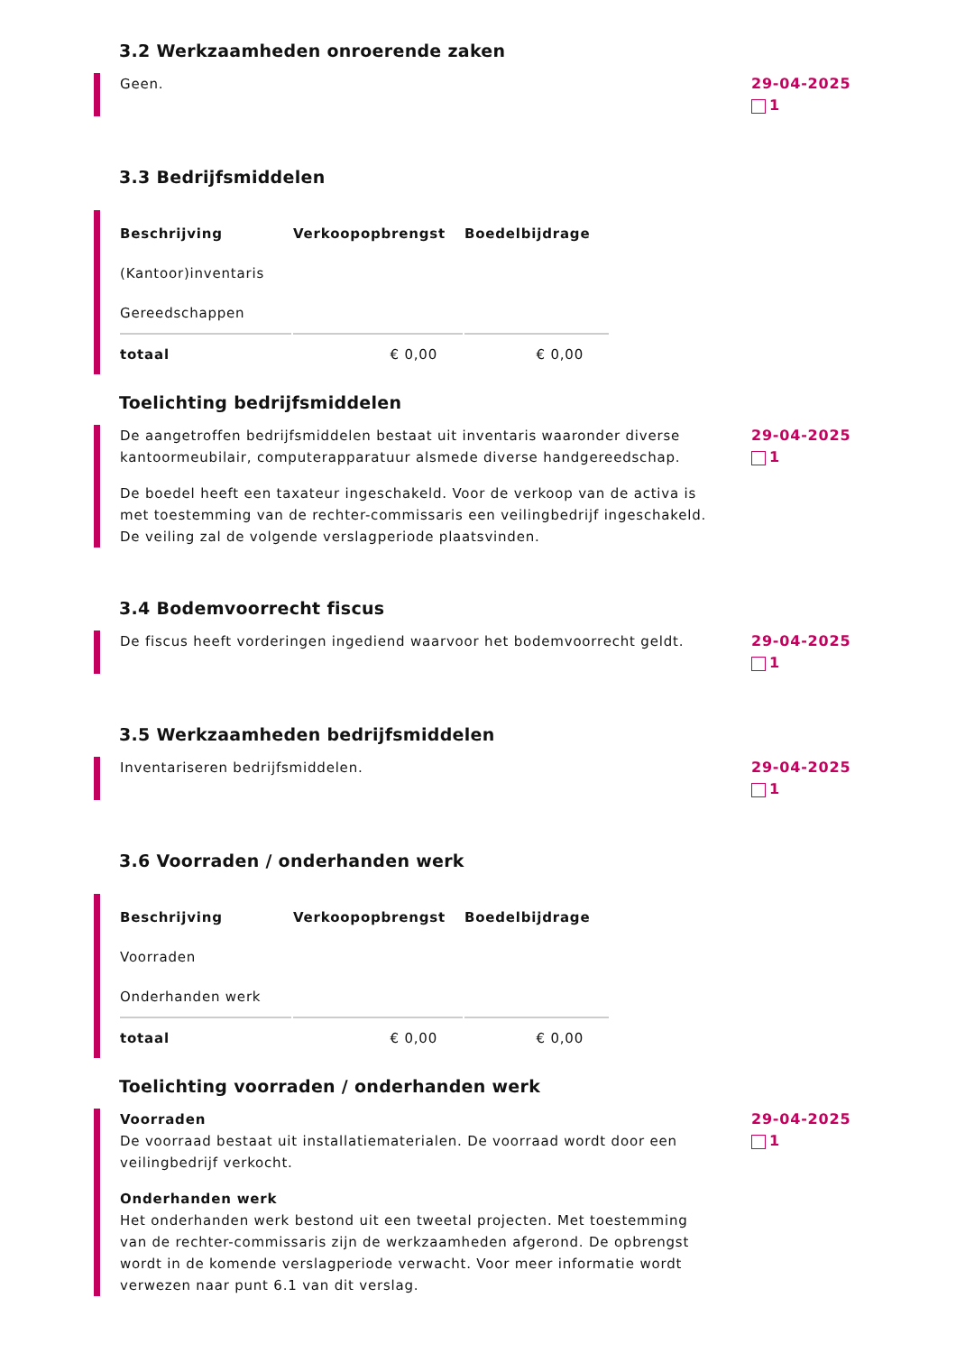3.2 Werkzaamheden onroerende zaken
Geen. 29-04-2025
1
3.3 Bedrijfsmiddelen
| Beschrijving | Verkoopopbrengst | Boedelbijdrage |
| --- | --- | --- |
| (Kantoor)inventaris | | |
| Gereedschappen | | |
| totaal | € 0,00 | € 0,00 |
Toelichting bedrijfsmiddelen
De aangetroffen bedrijfsmiddelen bestaat uit inventaris waaronder diverse kantoormeubilair, computerapparatuur alsmede diverse handgereedschap.
De boedel heeft een taxateur ingeschakeld. Voor de verkoop van de activa is met toestemming van de rechter-commissaris een veilingbedrijf ingeschakeld. De veiling zal de volgende verslagperiode plaatsvinden.
29-04-2025
1
3.4 Bodemvoorrecht fiscus
De fiscus heeft vorderingen ingediend waarvoor het bodemvoorrecht geldt.
29-04-2025
1
3.5 Werkzaamheden bedrijfsmiddelen
Inventariseren bedrijfsmiddelen. 29-04-2025
1
3.6 Voorraden / onderhanden werk
| Beschrijving | Verkoopopbrengst | Boedelbijdrage |
| --- | --- | --- |
| Voorraden | | |
| Onderhanden werk | | |
| totaal | € 0,00 | € 0,00 |
Toelichting voorraden / onderhanden werk
Voorraden
De voorraad bestaat uit installatiematerialen. De voorraad wordt door een veilingbedrijf verkocht.
Onderhanden werk
Het onderhanden werk bestond uit een tweetal projecten. Met toestemming van de rechter-commissaris zijn de werkzaamheden afgerond. De opbrengst wordt in de komende verslagperiode verwacht. Voor meer informatie wordt verwezen naar punt 6.1 van dit verslag.
29-04-2025
1